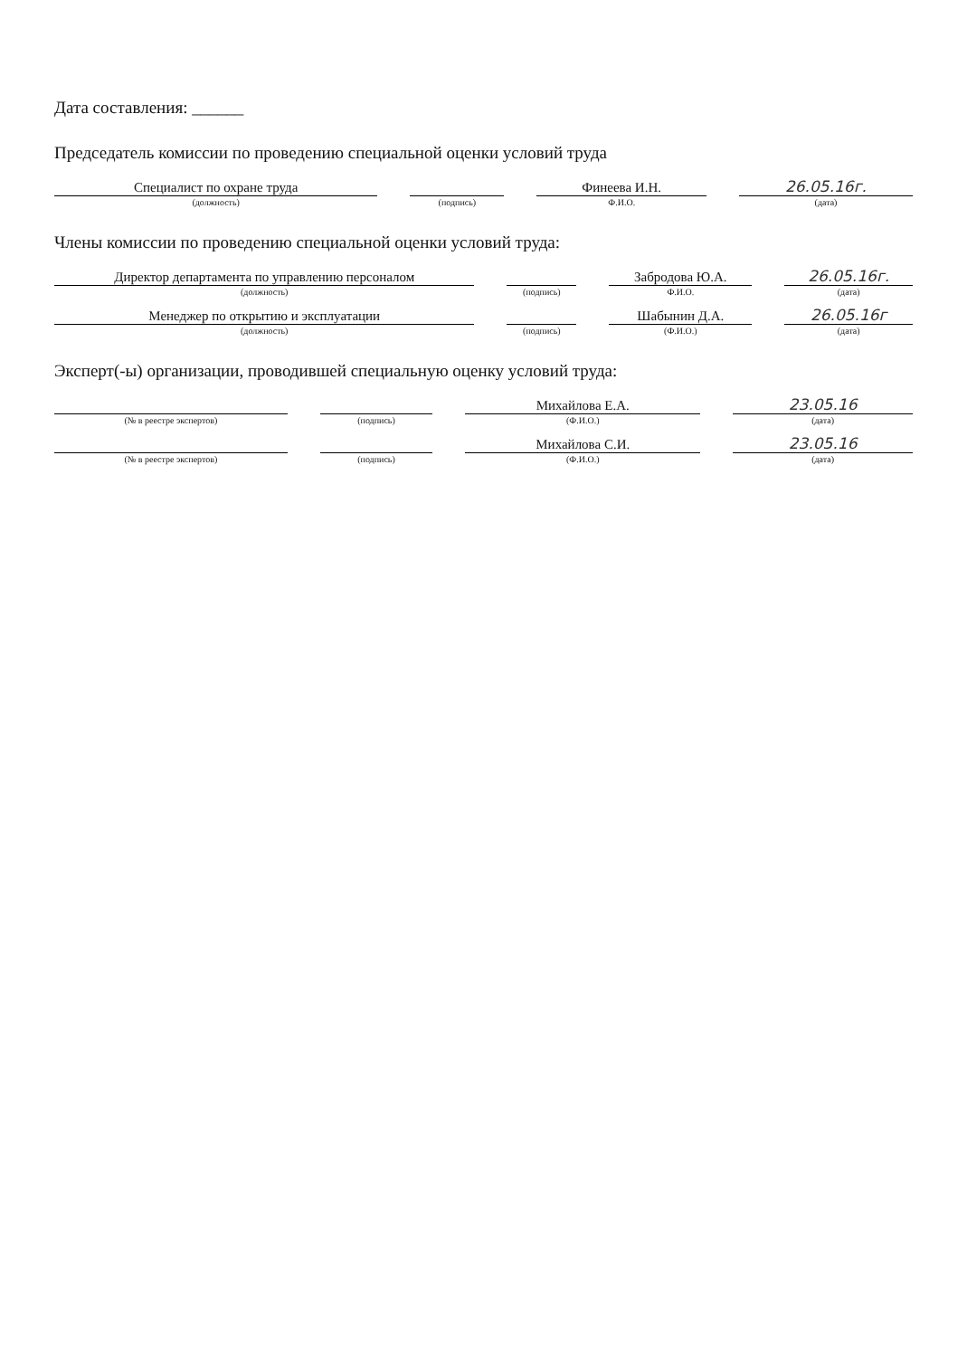Дата составления: ______
Председатель комиссии по проведению специальной оценки условий труда
| Специалист по охране труда | | | | Финеева И.Н. | | 26.05.16г. |
| (должность) | | (подпись) | | Ф.И.О. | | (дата) |
Члены комиссии по проведению специальной оценки условий труда:
| Директор департамента по управлению персоналом | | | | Забродова Ю.А. | | 26.05.16г. |
| (должность) | | (подпись) | | Ф.И.О. | | (дата) |
| Менеджер по открытию и эксплуатации | | | | Шабынин Д.А. | | 26.05.16г |
| (должность) | | (подпись) | | (Ф.И.О.) | | (дата) |
Эксперт(-ы) организации, проводившей специальную оценку условий труда:
| | | | | Михайлова Е.А. | | 23.05.16 |
| (№ в реестре экспертов) | | (подпись) | | (Ф.И.О.) | | (дата) |
| | | | | Михайлова С.И. | | 23.05.16 |
| (№ в реестре экспертов) | | (подпись) | | (Ф.И.О.) | | (дата) |